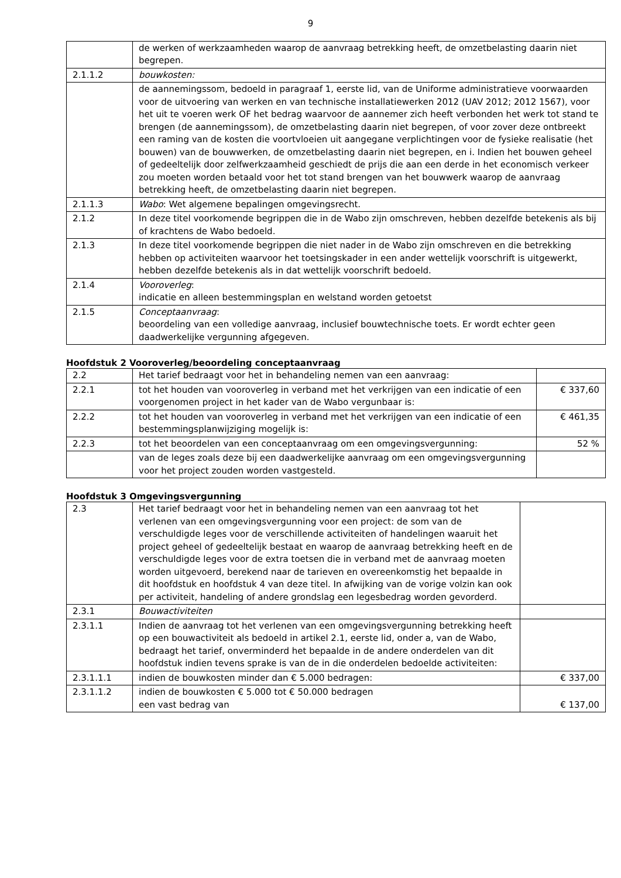9
| | de werken of werkzaamheden waarop de aanvraag betrekking heeft, de omzetbelasting daarin niet begrepen. |
| 2.1.1.2 | bouwkosten: |
| | de aannemingssom, bedoeld in paragraaf 1, eerste lid, van de Uniforme administratieve voorwaarden voor de uitvoering van werken en van technische installatiewerken 2012 (UAV 2012; 2012 1567), voor het uit te voeren werk OF het bedrag waarvoor de aannemer zich heeft verbonden het werk tot stand te brengen (de aannemingssom), de omzetbelasting daarin niet begrepen, of voor zover deze ontbreekt een raming van de kosten die voortvloeien uit aangegane verplichtingen voor de fysieke realisatie (het bouwen) van de bouwwerken, de omzetbelasting daarin niet begrepen, en i. Indien het bouwen geheel of gedeeltelijk door zelfwerkzaamheid geschiedt de prijs die aan een derde in het economisch verkeer zou moeten worden betaald voor het tot stand brengen van het bouwwerk waarop de aanvraag betrekking heeft, de omzetbelasting daarin niet begrepen. |
| 2.1.1.3 | Wabo : Wet algemene bepalingen omgevingsrecht. |
| 2.1.2 | In deze titel voorkomende begrippen die in de Wabo zijn omschreven, hebben dezelfde betekenis als bij of krachtens de Wabo bedoeld. |
| 2.1.3 | In deze titel voorkomende begrippen die niet nader in de Wabo zijn omschreven en die betrekking hebben op activiteiten waarvoor het toetsingskader in een ander wettelijk voorschrift is uitgewerkt, hebben dezelfde betekenis als in dat wettelijk voorschrift bedoeld. |
| 2.1.4 | Vooroverleg : indicatie en alleen bestemmingsplan en welstand worden getoetst |
| 2.1.5 | Conceptaanvraag : beoordeling van een volledige aanvraag, inclusief bouwtechnische toets. Er wordt echter geen daadwerkelijke vergunning afgegeven. |
Hoofdstuk 2 Vooroverleg/beoordeling conceptaanvraag
| 2.2 | Het tarief bedraagt voor het in behandeling nemen van een aanvraag: | |
| 2.2.1 | tot het houden van vooroverleg in verband met het verkrijgen van een indicatie of een voorgenomen project in het kader van de Wabo vergunbaar is: | € 337,60 |
| 2.2.2 | tot het houden van vooroverleg in verband met het verkrijgen van een indicatie of een bestemmingsplanwijziging mogelijk is: | € 461,35 |
| 2.2.3 | tot het beoordelen van een conceptaanvraag om een omgevingsvergunning: | 52 % |
| | van de leges zoals deze bij een daadwerkelijke aanvraag om een omgevingsvergunning voor het project zouden worden vastgesteld. | |
Hoofdstuk 3 Omgevingsvergunning
| 2.3 | Het tarief bedraagt voor het in behandeling nemen van een aanvraag tot het verlenen van een omgevingsvergunning voor een project: de som van de verschuldigde leges voor de verschillende activiteiten of handelingen waaruit het project geheel of gedeeltelijk bestaat en waarop de aanvraag betrekking heeft en de verschuldigde leges voor de extra toetsen die in verband met de aanvraag moeten worden uitgevoerd, berekend naar de tarieven en overeenkomstig het bepaalde in dit hoofdstuk en hoofdstuk 4 van deze titel. In afwijking van de vorige volzin kan ook per activiteit, handeling of andere grondslag een legesbedrag worden gevorderd. | |
| 2.3.1 | Bouwactiviteiten | |
| 2.3.1.1 | Indien de aanvraag tot het verlenen van een omgevingsvergunning betrekking heeft op een bouwactiviteit als bedoeld in artikel 2.1, eerste lid, onder a, van de Wabo, bedraagt het tarief, onverminderd het bepaalde in de andere onderdelen van dit hoofdstuk indien tevens sprake is van de in die onderdelen bedoelde activiteiten: | |
| 2.3.1.1.1 | indien de bouwkosten minder dan € 5.000 bedragen: | € 337,00 |
| 2.3.1.1.2 | indien de bouwkosten € 5.000 tot € 50.000 bedragen een vast bedrag van | € 137,00 |